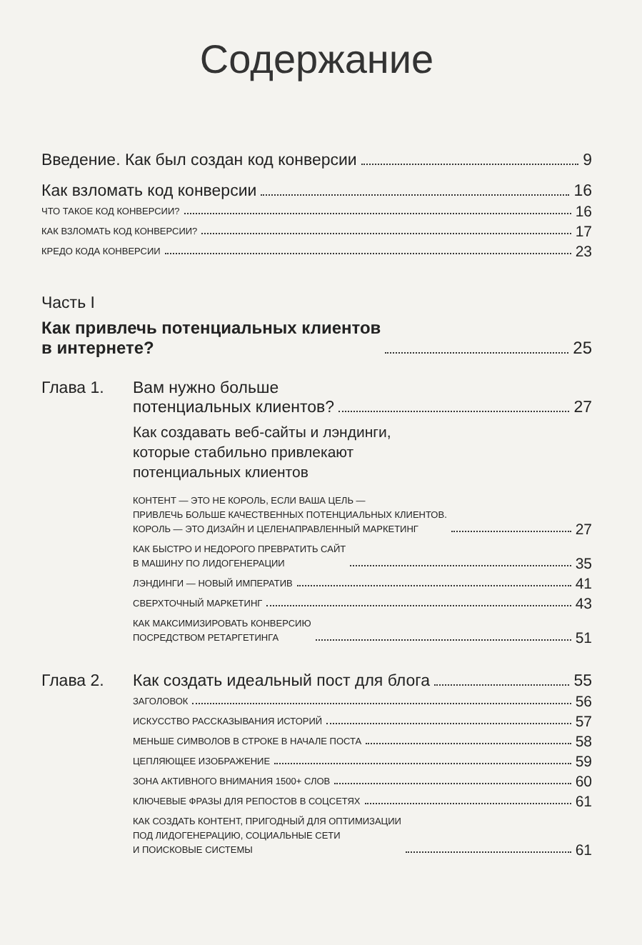Содержание
Введение. Как был создан код конверсии 9
Как взломать код конверсии 16
ЧТО ТАКОЕ КОД КОНВЕРСИИ? 16
КАК ВЗЛОМАТЬ КОД КОНВЕРСИИ? 17
КРЕДО КОДА КОНВЕРСИИ 23
Часть I
Как привлечь потенциальных клиентов
в интернете? 25
Глава 1. Вам нужно больше
потенциальных клиентов? 27
Как создавать веб-сайты и лэндинги,
которые стабильно привлекают
потенциальных клиентов
КОНТЕНТ — ЭТО НЕ КОРОЛЬ, ЕСЛИ ВАША ЦЕЛЬ —
ПРИВЛЕЧЬ БОЛЬШЕ КАЧЕСТВЕННЫХ ПОТЕНЦИАЛЬНЫХ КЛИЕНТОВ.
КОРОЛЬ — ЭТО ДИЗАЙН И ЦЕЛЕНАПРАВЛЕННЫЙ МАРКЕТИНГ 27
КАК БЫСТРО И НЕДОРОГО ПРЕВРАТИТЬ САЙТ
В МАШИНУ ПО ЛИДОГЕНЕРАЦИИ 35
ЛЭНДИНГИ — НОВЫЙ ИМПЕРАТИВ 41
СВЕРХТОЧНЫЙ МАРКЕТИНГ 43
КАК МАКСИМИЗИРОВАТЬ КОНВЕРСИЮ
ПОСРЕДСТВОМ РЕТАРГЕТИНГА 51
Глава 2. Как создать идеальный пост для блога 55
ЗАГОЛОВОК 56
ИСКУССТВО РАССКАЗЫВАНИЯ ИСТОРИЙ 57
МЕНЬШЕ СИМВОЛОВ В СТРОКЕ В НАЧАЛЕ ПОСТА 58
ЦЕПЛЯЮЩЕЕ ИЗОБРАЖЕНИЕ 59
ЗОНА АКТИВНОГО ВНИМАНИЯ 1500+ СЛОВ 60
КЛЮЧЕВЫЕ ФРАЗЫ ДЛЯ РЕПОСТОВ В СОЦСЕТЯХ 61
КАК СОЗДАТЬ КОНТЕНТ, ПРИГОДНЫЙ ДЛЯ ОПТИМИЗАЦИИ
ПОД ЛИДОГЕНЕРАЦИЮ, СОЦИАЛЬНЫЕ СЕТИ
И ПОИСКОВЫЕ СИСТЕМЫ 61